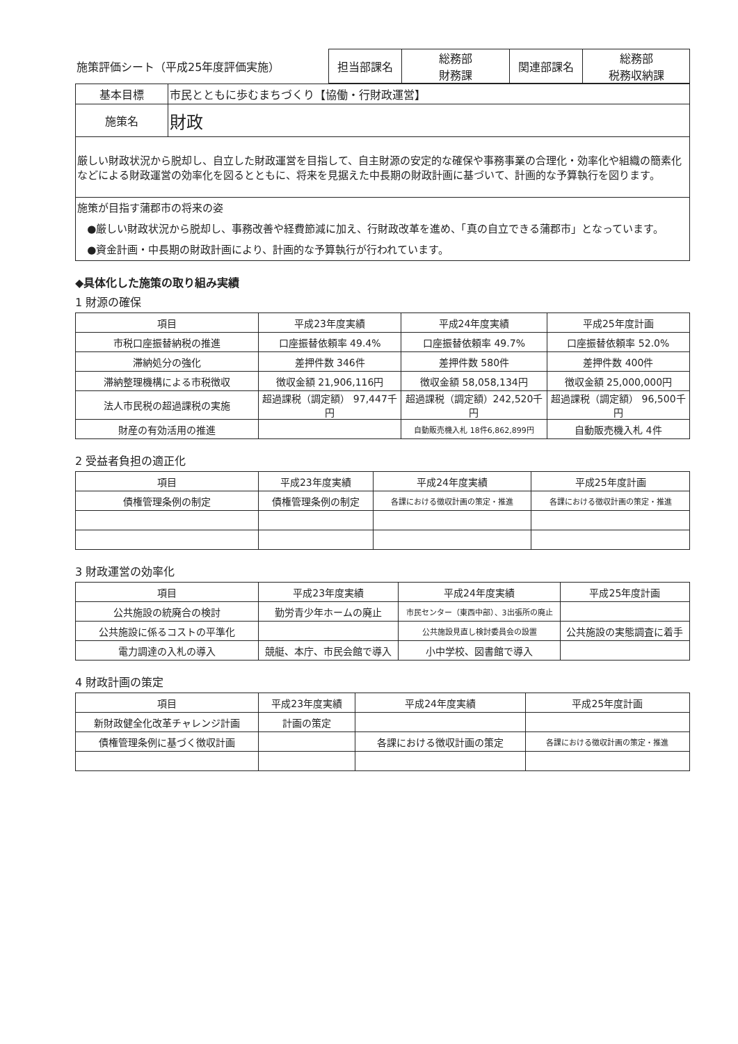| 施策評価シート（平成25年度評価実施） | 担当部課名 | 総務部 財務課 | 関連部課名 | 総務部 税務収納課 |
| 基本目標 | 市民とともに歩むまちづくり【協働・行財政運営】 |
| 施策名 | 財政 |
| 厳しい財政状況から脱却し、自立した財政運営を目指して、自主財源の安定的な確保や事務事業の合理化・効率化や組織の簡素化などによる財政運営の効率化を図るとともに、将来を見据えた中長期の財政計画に基づいて、計画的な予算執行を図ります。 | |
| 施策が目指す蒲郡市の将来の姿 ●厳しい財政状況から脱却し、事務改善や経費節減に加え、行財政改革を進め、「真の自立できる蒲郡市」となっています。 ●資金計画・中長期の財政計画により、計画的な予算執行が行われています。 | |
◆具体化した施策の取り組み実績
1 財源の確保
| 項目 | 平成23年度実績 | 平成24年度実績 | 平成25年度計画 |
| --- | --- | --- | --- |
| 市税口座振替納税の推進 | 口座振替依頼率 49.4% | 口座振替依頼率 49.7% | 口座振替依頼率 52.0% |
| 滞納処分の強化 | 差押件数 346件 | 差押件数 580件 | 差押件数 400件 |
| 滞納整理機構による市税徴収 | 徴収金額 21,906,116円 | 徴収金額 58,058,134円 | 徴収金額 25,000,000円 |
| 法人市民税の超過課税の実施 | 超過課税（調定額） 97,447千円 | 超過課税（調定額）242,520千円 | 超過課税（調定額） 96,500千円 |
| 財産の有効活用の推進 | | 自動販売機入札 18件6,862,899円 | 自動販売機入札 4件 |
2 受益者負担の適正化
| 項目 | 平成23年度実績 | 平成24年度実績 | 平成25年度計画 |
| --- | --- | --- | --- |
| 債権管理条例の制定 | 債権管理条例の制定 | 各課における徴収計画の策定・推進 | 各課における徴収計画の策定・推進 |
3 財政運営の効率化
| 項目 | 平成23年度実績 | 平成24年度実績 | 平成25年度計画 |
| --- | --- | --- | --- |
| 公共施設の統廃合の検討 | 勤労青少年ホームの廃止 | 市民センター（東西中部）、3出張所の廃止 | |
| 公共施設に係るコストの平準化 | | 公共施設見直し検討委員会の設置 | 公共施設の実態調査に着手 |
| 電力調達の入札の導入 | 競艇、本庁、市民会館で導入 | 小中学校、図書館で導入 | |
4 財政計画の策定
| 項目 | 平成23年度実績 | 平成24年度実績 | 平成25年度計画 |
| --- | --- | --- | --- |
| 新財政健全化改革チャレンジ計画 | 計画の策定 | | |
| 債権管理条例に基づく徴収計画 | | 各課における徴収計画の策定 | 各課における徴収計画の策定・推進 |